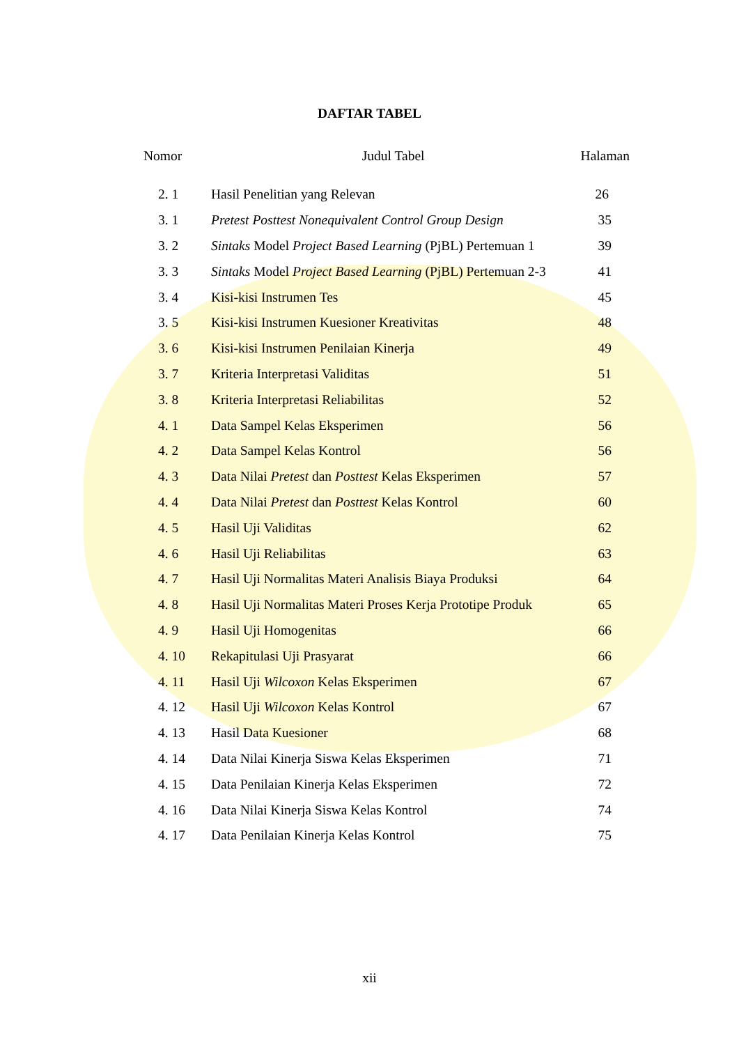DAFTAR TABEL
| Nomor | Judul Tabel | Halaman |
| --- | --- | --- |
| 2. 1 | Hasil Penelitian yang Relevan | 26 |
| 3. 1 | Pretest Posttest Nonequivalent Control Group Design | 35 |
| 3. 2 | Sintaks Model Project Based Learning (PjBL) Pertemuan 1 | 39 |
| 3. 3 | Sintaks Model Project Based Learning (PjBL) Pertemuan 2-3 | 41 |
| 3. 4 | Kisi-kisi Instrumen Tes | 45 |
| 3. 5 | Kisi-kisi Instrumen Kuesioner Kreativitas | 48 |
| 3. 6 | Kisi-kisi Instrumen Penilaian Kinerja | 49 |
| 3. 7 | Kriteria Interpretasi Validitas | 51 |
| 3. 8 | Kriteria Interpretasi Reliabilitas | 52 |
| 4. 1 | Data Sampel Kelas Eksperimen | 56 |
| 4. 2 | Data Sampel Kelas Kontrol | 56 |
| 4. 3 | Data Nilai Pretest dan Posttest Kelas Eksperimen | 57 |
| 4. 4 | Data Nilai Pretest dan Posttest Kelas Kontrol | 60 |
| 4. 5 | Hasil Uji Validitas | 62 |
| 4. 6 | Hasil Uji Reliabilitas | 63 |
| 4. 7 | Hasil Uji Normalitas Materi Analisis Biaya Produksi | 64 |
| 4. 8 | Hasil Uji Normalitas Materi Proses Kerja Prototipe Produk | 65 |
| 4. 9 | Hasil Uji Homogenitas | 66 |
| 4. 10 | Rekapitulasi Uji Prasyarat | 66 |
| 4. 11 | Hasil Uji Wilcoxon Kelas Eksperimen | 67 |
| 4. 12 | Hasil Uji Wilcoxon Kelas Kontrol | 67 |
| 4. 13 | Hasil Data Kuesioner | 68 |
| 4. 14 | Data Nilai Kinerja Siswa Kelas Eksperimen | 71 |
| 4. 15 | Data Penilaian Kinerja Kelas Eksperimen | 72 |
| 4. 16 | Data Nilai Kinerja Siswa Kelas Kontrol | 74 |
| 4. 17 | Data Penilaian Kinerja Kelas Kontrol | 75 |
xii